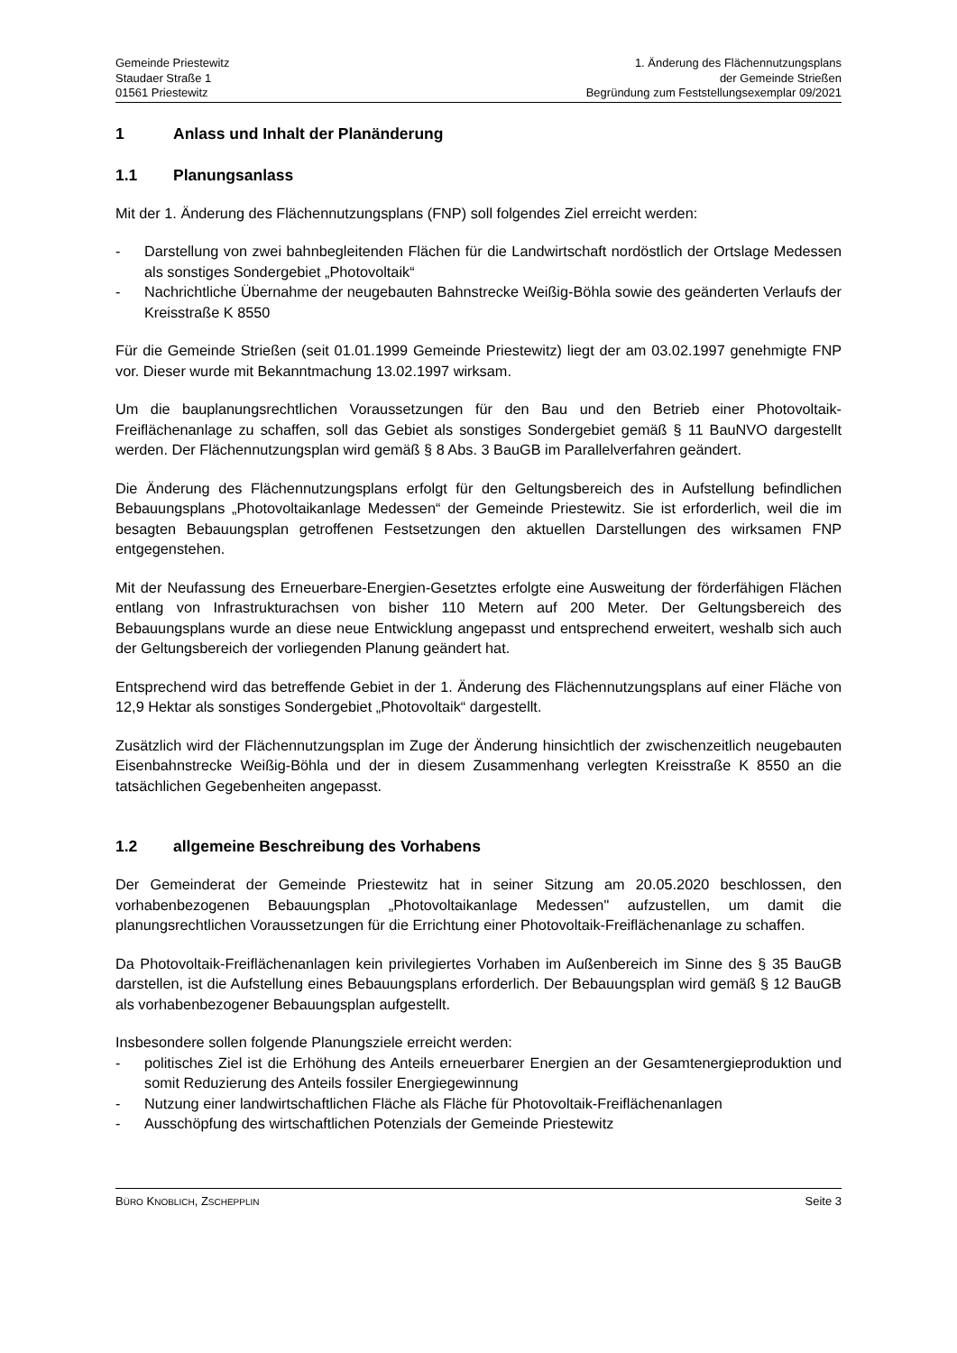Gemeinde Priestewitz
Staudaer Straße 1
01561 Priestewitz
1. Änderung des Flächennutzungsplans
der Gemeinde Strießen
Begründung zum Feststellungsexemplar 09/2021
1 Anlass und Inhalt der Planänderung
1.1 Planungsanlass
Mit der 1. Änderung des Flächennutzungsplans (FNP) soll folgendes Ziel erreicht werden:
- Darstellung von zwei bahnbegleitenden Flächen für die Landwirtschaft nordöstlich der Ortslage Medessen als sonstiges Sondergebiet „Photovoltaik“
- Nachrichtliche Übernahme der neugebauten Bahnstrecke Weißig-Böhla sowie des geänderten Verlaufs der Kreisstraße K 8550
Für die Gemeinde Strießen (seit 01.01.1999 Gemeinde Priestewitz) liegt der am 03.02.1997 genehmigte FNP vor. Dieser wurde mit Bekanntmachung 13.02.1997 wirksam.
Um die bauplanungsrechtlichen Voraussetzungen für den Bau und den Betrieb einer Photovoltaik-Freiflächenanlage zu schaffen, soll das Gebiet als sonstiges Sondergebiet gemäß § 11 BauNVO dargestellt werden. Der Flächennutzungsplan wird gemäß § 8 Abs. 3 BauGB im Parallelverfahren geändert.
Die Änderung des Flächennutzungsplans erfolgt für den Geltungsbereich des in Aufstellung befindlichen Bebauungsplans „Photovoltaikanlage Medessen“ der Gemeinde Priestewitz. Sie ist erforderlich, weil die im besagten Bebauungsplan getroffenen Festsetzungen den aktuellen Darstellungen des wirksamen FNP entgegenstehen.
Mit der Neufassung des Erneuerbare-Energien-Gesetztes erfolgte eine Ausweitung der förderfähigen Flächen entlang von Infrastrukturachsen von bisher 110 Metern auf 200 Meter. Der Geltungsbereich des Bebauungsplans wurde an diese neue Entwicklung angepasst und entsprechend erweitert, weshalb sich auch der Geltungsbereich der vorliegenden Planung geändert hat.
Entsprechend wird das betreffende Gebiet in der 1. Änderung des Flächennutzungsplans auf einer Fläche von 12,9 Hektar als sonstiges Sondergebiet „Photovoltaik“ dargestellt.
Zusätzlich wird der Flächennutzungsplan im Zuge der Änderung hinsichtlich der zwischenzeitlich neugebauten Eisenbahnstrecke Weißig-Böhla und der in diesem Zusammenhang verlegten Kreisstraße K 8550 an die tatsächlichen Gegebenheiten angepasst.
1.2 allgemeine Beschreibung des Vorhabens
Der Gemeinderat der Gemeinde Priestewitz hat in seiner Sitzung am 20.05.2020 beschlossen, den vorhabenbezogenen Bebauungsplan „Photovoltaikanlage Medessen" aufzustellen, um damit die planungsrechtlichen Voraussetzungen für die Errichtung einer Photovoltaik-Freiflächenanlage zu schaffen.
Da Photovoltaik-Freiflächenanlagen kein privilegiertes Vorhaben im Außenbereich im Sinne des § 35 BauGB darstellen, ist die Aufstellung eines Bebauungsplans erforderlich. Der Bebauungsplan wird gemäß § 12 BauGB als vorhabenbezogener Bebauungsplan aufgestellt.
Insbesondere sollen folgende Planungsziele erreicht werden:
- politisches Ziel ist die Erhöhung des Anteils erneuerbarer Energien an der Gesamtenergieproduktion und somit Reduzierung des Anteils fossiler Energiegewinnung
- Nutzung einer landwirtschaftlichen Fläche als Fläche für Photovoltaik-Freiflächenanlagen
- Ausschöpfung des wirtschaftlichen Potenzials der Gemeinde Priestewitz
BÜRO KNOBLICH, ZSCHEPPLIN
Seite 3